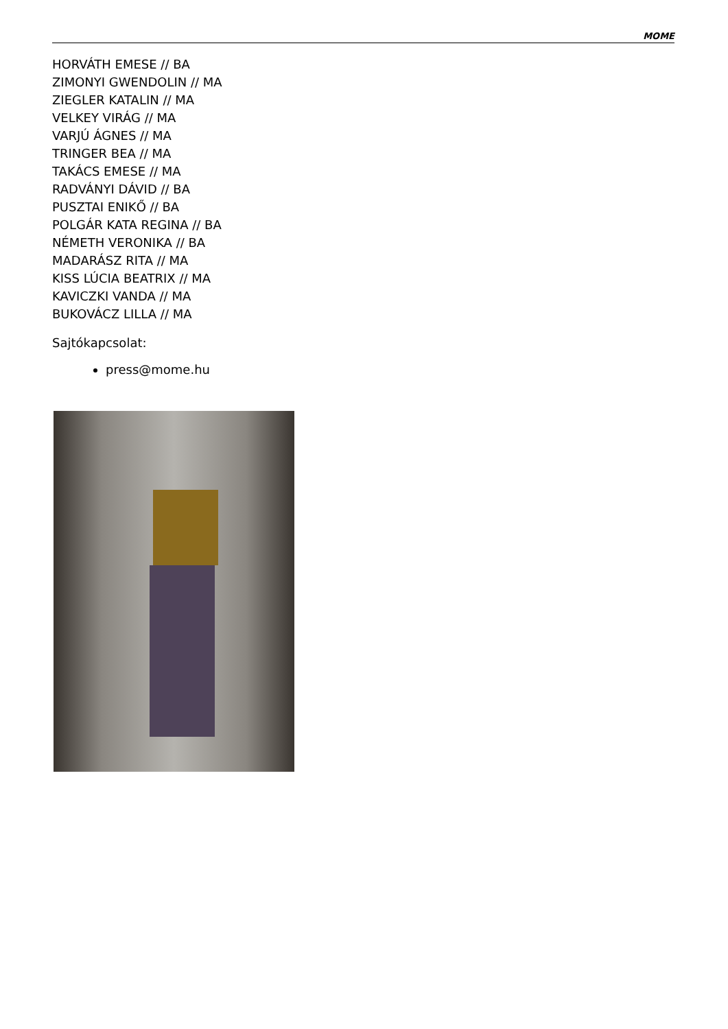MOME
HORVÁTH EMESE // BA
ZIMONYI GWENDOLIN // MA
ZIEGLER KATALIN // MA
VELKEY VIRÁG // MA
VARJÚ ÁGNES // MA
TRINGER BEA // MA
TAKÁCS EMESE // MA
RADVÁNYI DÁVID // BA
PUSZTAI ENIKŐ // BA
POLGÁR KATA REGINA // BA
NÉMETH VERONIKA // BA
MADARÁSZ RITA // MA
KISS LÚCIA BEATRIX // MA
KAVICZKI VANDA // MA
BUKOVÁCZ LILLA // MA
Sajtókapcsolat:
press@mome.hu